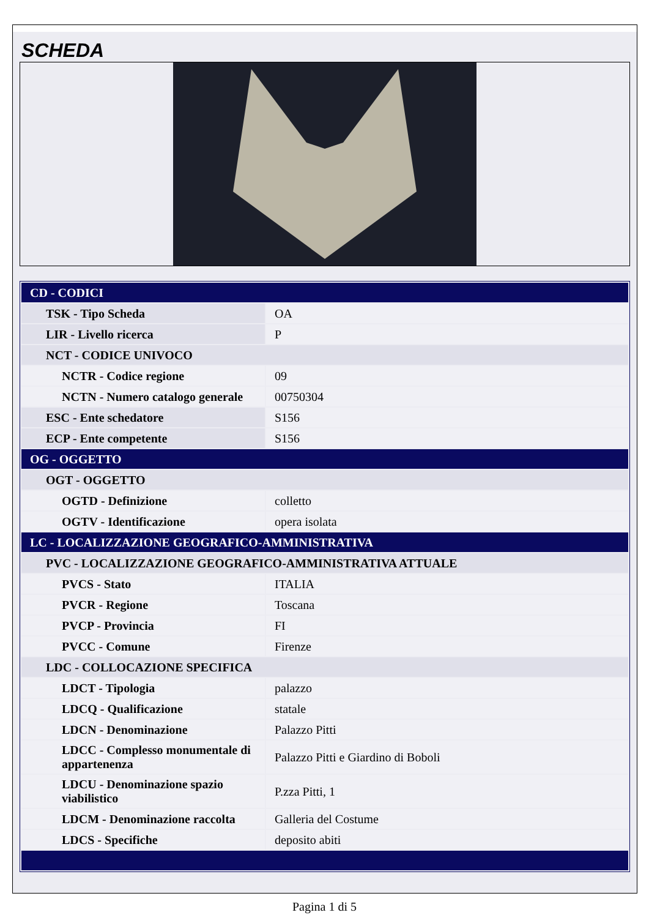SCHEDA
| CD - CODICI | |
| TSK - Tipo Scheda | OA |
| LIR - Livello ricerca | P |
| NCT - CODICE UNIVOCO | |
| NCTR - Codice regione | 09 |
| NCTN - Numero catalogo generale | 00750304 |
| ESC - Ente schedatore | S156 |
| ECP - Ente competente | S156 |
| OG - OGGETTO | |
| OGT - OGGETTO | |
| OGTD - Definizione | colletto |
| OGTV - Identificazione | opera isolata |
| LC - LOCALIZZAZIONE GEOGRAFICO-AMMINISTRATIVA | |
| PVC - LOCALIZZAZIONE GEOGRAFICO-AMMINISTRATIVA ATTUALE | |
| PVCS - Stato | ITALIA |
| PVCR - Regione | Toscana |
| PVCP - Provincia | FI |
| PVCC - Comune | Firenze |
| LDC - COLLOCAZIONE SPECIFICA | |
| LDCT - Tipologia | palazzo |
| LDCQ - Qualificazione | statale |
| LDCN - Denominazione | Palazzo Pitti |
| LDCC - Complesso monumentale di appartenenza | Palazzo Pitti e Giardino di Boboli |
| LDCU - Denominazione spazio viabilistico | P.zza Pitti, 1 |
| LDCM - Denominazione raccolta | Galleria del Costume |
| LDCS - Specifiche | deposito abiti |
Pagina 1 di 5